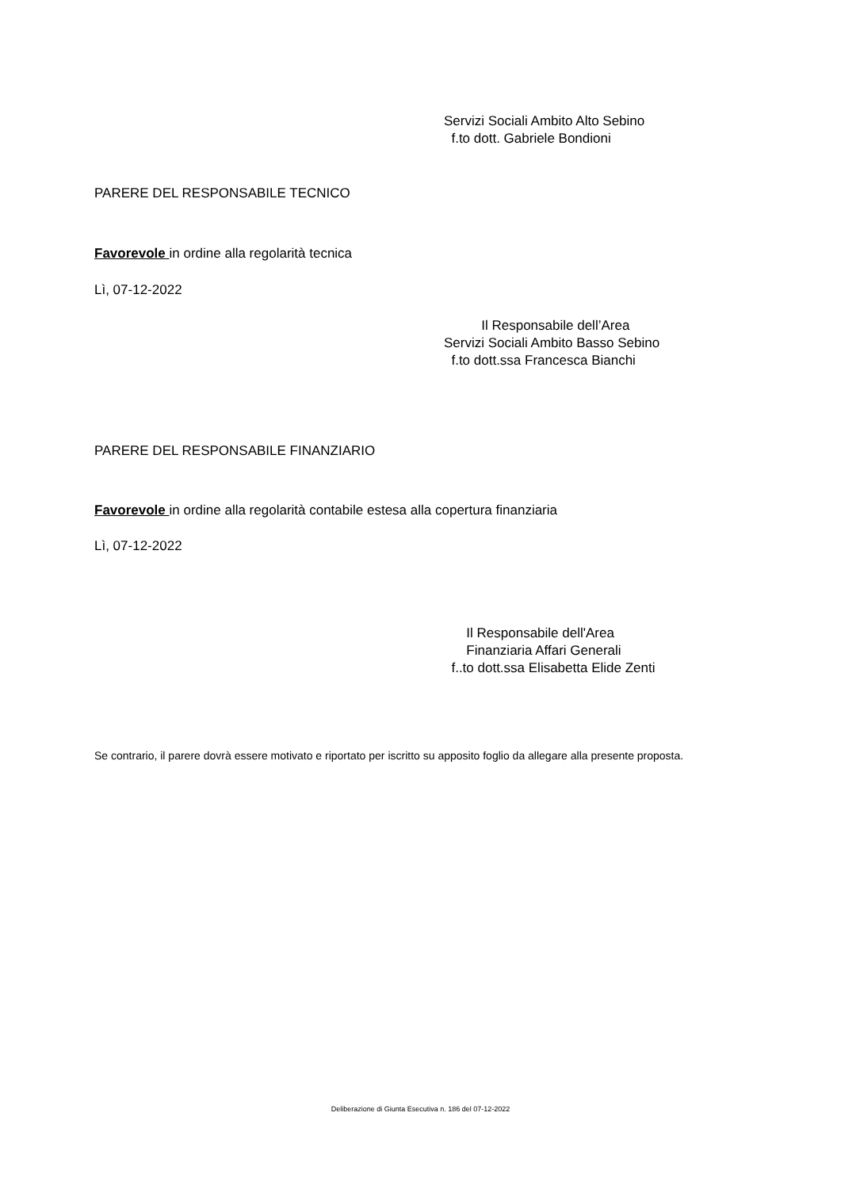Servizi Sociali Ambito Alto Sebino
f.to dott. Gabriele Bondioni
PARERE DEL RESPONSABILE TECNICO
Favorevole in ordine alla regolarità tecnica
Lì, 07-12-2022
Il Responsabile dell’Area
Servizi Sociali Ambito Basso Sebino
f.to dott.ssa Francesca Bianchi
PARERE DEL RESPONSABILE FINANZIARIO
Favorevole in ordine alla regolarità contabile estesa alla copertura finanziaria
Lì, 07-12-2022
Il Responsabile dell'Area
Finanziaria Affari Generali
f..to dott.ssa Elisabetta Elide Zenti
Se contrario, il parere dovrà essere motivato e riportato per iscritto su apposito foglio da allegare alla presente proposta.
Deliberazione di Giunta Esecutiva n. 186 del 07-12-2022